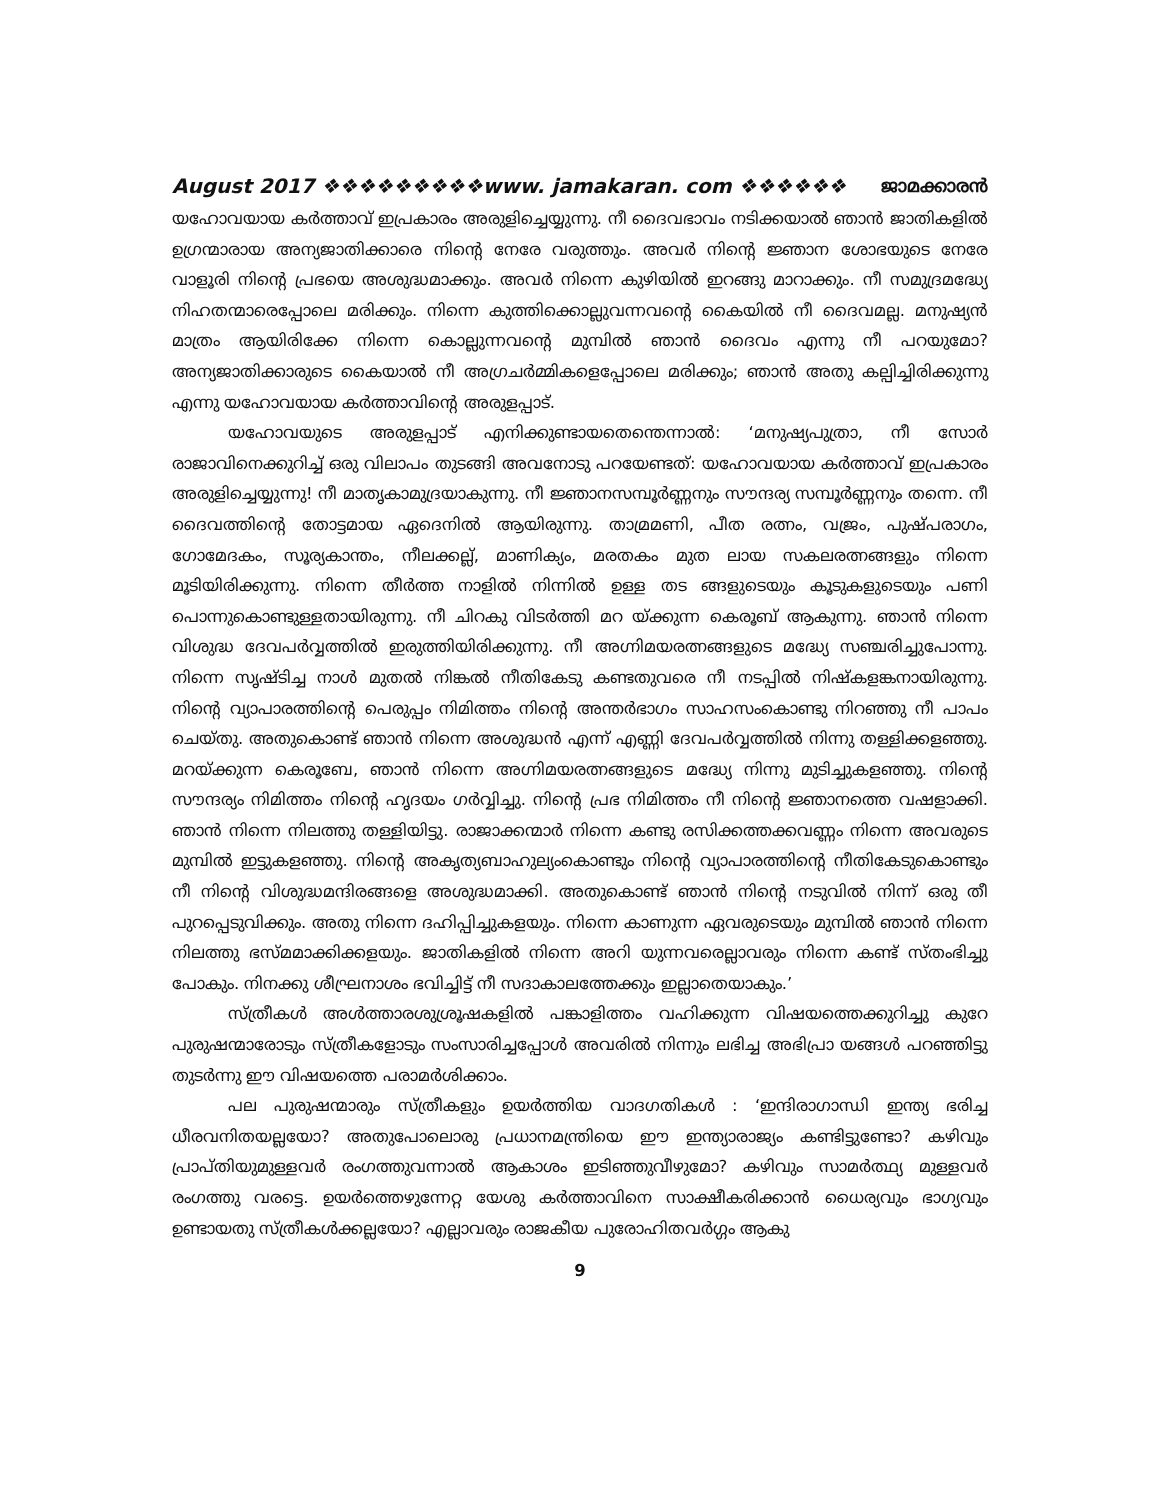August 2017 ❖❖❖❖❖❖❖❖❖www. jamakaran. com ❖❖❖❖❖❖ ജാമക്കാരൻ
യഹോവയായ കർത്താവ് ഇപ്രകാരം അരുളിച്ചെയ്യുന്നു. നീ ദൈവഭാവം നടിക്കയാൽ ഞാൻ ജാതികളിൽ ഉഗ്രന്മാരായ അന്യജാതിക്കാരെ നിന്റെ നേരേ വരുത്തും. അവർ നിന്റെ ജ്ഞാന ശോഭയുടെ നേരേ വാളൂരി നിന്റെ പ്രഭയെ അശുദ്ധമാക്കും. അവർ നിന്നെ കുഴിയിൽ ഇറങ്ങു മാറാക്കും. നീ സമുദ്രമദ്ധ്യേ നിഹതന്മാരെപ്പോലെ മരിക്കും. നിന്നെ കുത്തിക്കൊല്ലുവന്നവന്റെ കൈയിൽ നീ ദൈവമല്ല. മനുഷ്യൻ മാത്രം ആയിരിക്കേ നിന്നെ കൊല്ലുന്നവന്റെ മുമ്പിൽ ഞാൻ ദൈവം എന്നു നീ പറയുമോ? അന്യജാതിക്കാരുടെ കൈയാൽ നീ അഗ്രചർമ്മികളെപ്പോലെ മരിക്കും; ഞാൻ അതു കല്പിച്ചിരിക്കുന്നു എന്നു യഹോവയായ കർത്താവിന്റെ അരുളപ്പാട്.
യഹോവയുടെ അരുളപ്പാട് എനിക്കുണ്ടായതെന്തെന്നാൽ: ‘മനുഷ്യപുത്രാ, നീ സോർ രാജാവിനെക്കുറിച്ച് ഒരു വിലാപം തുടങ്ങി അവനോടു പറയേണ്ടത്: യഹോവയായ കർത്താവ് ഇപ്രകാരം അരുളിച്ചെയ്യുന്നു! നീ മാതൃകാമുദ്രയാകുന്നു. നീ ജ്ഞാനസമ്പൂർണ്ണനും സൗന്ദര്യ സമ്പൂർണ്ണനും തന്നെ. നീ ദൈവത്തിന്റെ തോട്ടമായ ഏദെനിൽ ആയിരുന്നു. താമ്രമണി, പീത രത്നം, വജ്രം, പുഷ്പരാഗം, ഗോമേദകം, സൂര്യകാന്തം, നീലക്കല്ല്, മാണിക്യം, മരതകം മുത ലായ സകലരത്നങ്ങളും നിന്നെ മൂടിയിരിക്കുന്നു. നിന്നെ തീർത്ത നാളിൽ നിന്നിൽ ഉള്ള തട ങ്ങളുടെയും കൂടുകളുടെയും പണി പൊന്നുകൊണ്ടുള്ളതായിരുന്നു. നീ ചിറകു വിടർത്തി മറ യ്ക്കുന്ന കെരൂബ് ആകുന്നു. ഞാൻ നിന്നെ വിശുദ്ധ ദേവപർവ്വത്തിൽ ഇരുത്തിയിരിക്കുന്നു. നീ അഗ്നിമയരത്നങ്ങളുടെ മദ്ധ്യേ സഞ്ചരിച്ചുപോന്നു. നിന്നെ സൃഷ്ടിച്ച നാൾ മുതൽ നിങ്കൽ നീതികേടു കണ്ടതുവരെ നീ നടപ്പിൽ നിഷ്കളങ്കനായിരുന്നു. നിന്റെ വ്യാപാരത്തിന്റെ പെരുപ്പം നിമിത്തം നിന്റെ അന്തർഭാഗം സാഹസംകൊണ്ടു നിറഞ്ഞു നീ പാപം ചെയ്തു. അതുകൊണ്ട് ഞാൻ നിന്നെ അശുദ്ധൻ എന്ന് എണ്ണി ദേവപർവ്വത്തിൽ നിന്നു തള്ളിക്കളഞ്ഞു. മറയ്ക്കുന്ന കെരൂബേ, ഞാൻ നിന്നെ അഗ്നിമയരത്നങ്ങളുടെ മദ്ധ്യേ നിന്നു മുടിച്ചുകളഞ്ഞു. നിന്റെ സൗന്ദര്യം നിമിത്തം നിന്റെ ഹൃദയം ഗർവ്വിച്ചു. നിന്റെ പ്രഭ നിമിത്തം നീ നിന്റെ ജ്ഞാനത്തെ വഷളാക്കി. ഞാൻ നിന്നെ നിലത്തു തള്ളിയിട്ടു. രാജാക്കന്മാർ നിന്നെ കണ്ടു രസിക്കത്തക്കവണ്ണം നിന്നെ അവരുടെ മുമ്പിൽ ഇട്ടുകളഞ്ഞു. നിന്റെ അകൃത്യബാഹുല്യംകൊണ്ടും നിന്റെ വ്യാപാരത്തിന്റെ നീതികേടുകൊണ്ടും നീ നിന്റെ വിശുദ്ധമന്ദിരങ്ങളെ അശുദ്ധമാക്കി. അതുകൊണ്ട് ഞാൻ നിന്റെ നടുവിൽ നിന്ന് ഒരു തീ പുറപ്പെടുവിക്കും. അതു നിന്നെ ദഹിപ്പിച്ചുകളയും. നിന്നെ കാണുന്ന ഏവരുടെയും മുമ്പിൽ ഞാൻ നിന്നെ നിലത്തു ഭസ്മമാക്കിക്കളയും. ജാതികളിൽ നിന്നെ അറി യുന്നവരെല്ലാവരും നിന്നെ കണ്ട് സ്തംഭിച്ചു പോകും. നിനക്കു ശീഘ്രനാശം ഭവിച്ചിട്ട് നീ സദാകാലത്തേക്കും ഇല്ലാതെയാകും.’
സ്ത്രീകൾ അൾത്താരശുശ്രൂഷകളിൽ പങ്കാളിത്തം വഹിക്കുന്ന വിഷയത്തെക്കുറിച്ചു കുറേ പുരുഷന്മാരോടും സ്ത്രീകളോടും സംസാരിച്ചപ്പോൾ അവരിൽ നിന്നും ലഭിച്ച അഭിപ്രാ യങ്ങൾ പറഞ്ഞിട്ടു തുടർന്നു ഈ വിഷയത്തെ പരാമർശിക്കാം.
പല പുരുഷന്മാരും സ്ത്രീകളും ഉയർത്തിയ വാദഗതികൾ : ‘ഇന്ദിരാഗാന്ധി ഇന്ത്യ ഭരിച്ച ധീരവനിതയല്ലയോ? അതുപോലൊരു പ്രധാനമന്ത്രിയെ ഈ ഇന്ത്യാരാജ്യം കണ്ടിട്ടുണ്ടോ? കഴിവും പ്രാപ്തിയുമുള്ളവർ രംഗത്തുവന്നാൽ ആകാശം ഇടിഞ്ഞുവീഴുമോ? കഴിവും സാമർത്ഥ്യ മുള്ളവർ രംഗത്തു വരട്ടെ. ഉയർത്തെഴുന്നേറ്റ യേശു കർത്താവിനെ സാക്ഷീകരിക്കാൻ ധൈര്യവും ഭാഗ്യവും ഉണ്ടായതു സ്ത്രീകൾക്കല്ലയോ? എല്ലാവരും രാജകീയ പുരോഹിതവർഗ്ഗം ആകു
9